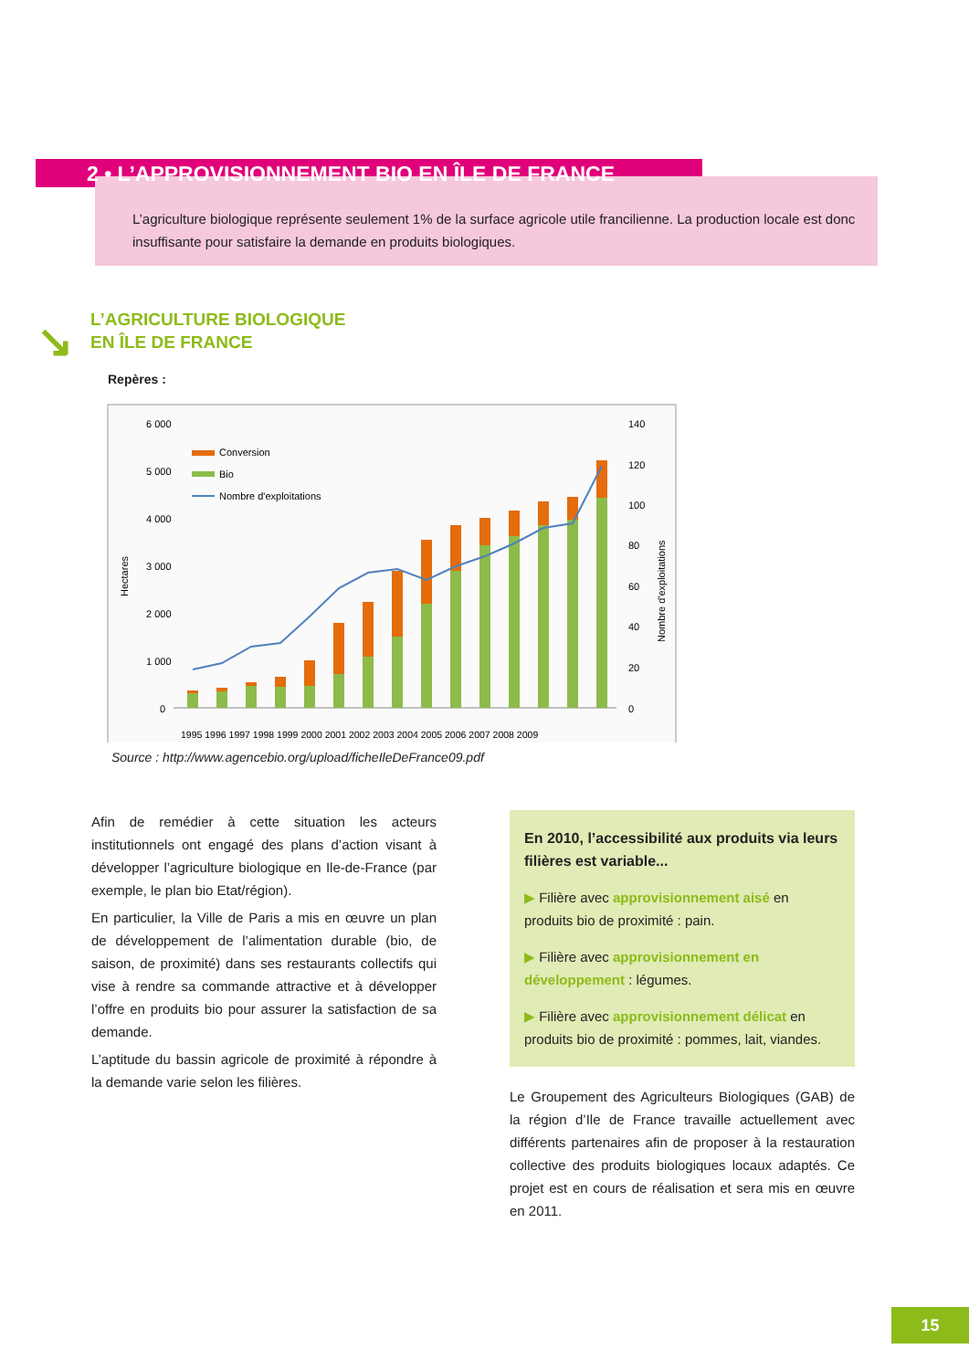2 • L’APPROVISIONNEMENT BIO EN ÎLE DE FRANCE
L’agriculture biologique représente seulement 1% de la surface agricole utile francilienne. La production locale est donc insuffisante pour satisfaire la demande en produits biologiques.
↘
L’AGRICULTURE BIOLOGIQUE
EN ÎLE DE FRANCE
Repères :
6 000
5 000
4 000
3 000
2 000
1 000
0
140
120
100
80
60
40
20
0
Hectares
Nombre d'exploitations
Conversion
Bio
Nombre d'exploitations
1995 1996 1997 1998 1999 2000 2001 2002 2003 2004 2005 2006 2007 2008 2009
Source : http://www.agencebio.org/upload/ficheIleDeFrance09.pdf
Afin de remédier à cette situation les acteurs institutionnels ont engagé des plans d’action visant à développer l’agriculture biologique en Ile-de-France (par exemple, le plan bio Etat/région).
En particulier, la Ville de Paris a mis en œuvre un plan de développement de l’alimentation durable (bio, de saison, de proximité) dans ses restaurants collectifs qui vise à rendre sa commande attractive et à développer l’offre en produits bio pour assurer la satisfaction de sa demande.
L’aptitude du bassin agricole de proximité à répondre à la demande varie selon les filières.
En 2010, l’accessibilité aux produits via leurs filières est variable...
▶ Filière avec approvisionnement aisé en produits bio de proximité : pain.
▶ Filière avec approvisionnement en développement : légumes.
▶ Filière avec approvisionnement délicat en produits bio de proximité : pommes, lait, viandes.
Le Groupement des Agriculteurs Biologiques (GAB) de la région d’Ile de France travaille actuellement avec différents partenaires afin de proposer à la restauration collective des produits biologiques locaux adaptés. Ce projet est en cours de réalisation et sera mis en œuvre en 2011.
15